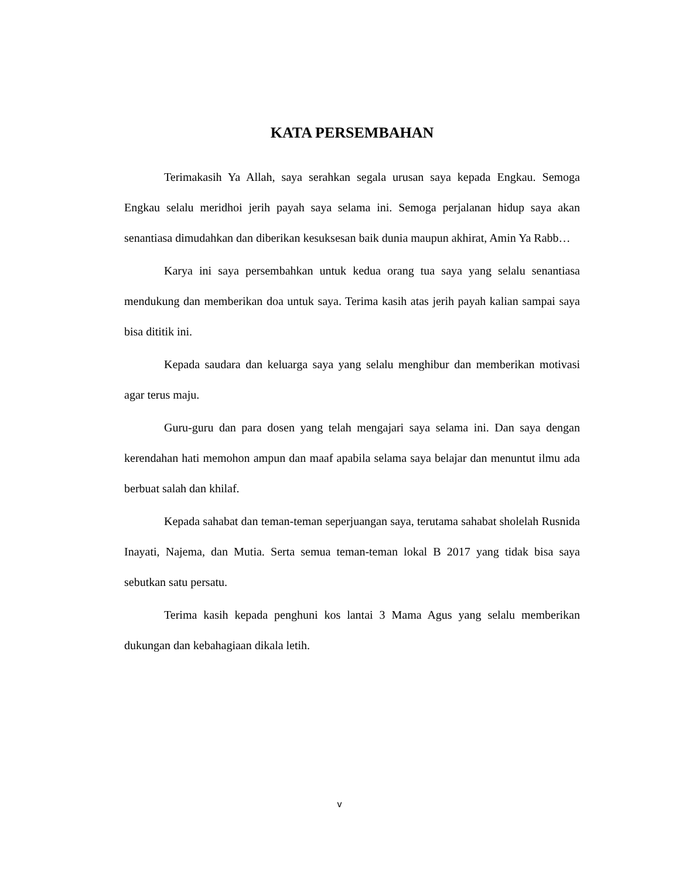KATA PERSEMBAHAN
Terimakasih Ya Allah, saya serahkan segala urusan saya kepada Engkau. Semoga Engkau selalu meridhoi jerih payah saya selama ini. Semoga perjalanan hidup saya akan senantiasa dimudahkan dan diberikan kesuksesan baik dunia maupun akhirat, Amin Ya Rabb…
Karya ini saya persembahkan untuk kedua orang tua saya yang selalu senantiasa mendukung dan memberikan doa untuk saya. Terima kasih atas jerih payah kalian sampai saya bisa dititik ini.
Kepada saudara dan keluarga saya yang selalu menghibur dan memberikan motivasi agar terus maju.
Guru-guru dan para dosen yang telah mengajari saya selama ini. Dan saya dengan kerendahan hati memohon ampun dan maaf apabila selama saya belajar dan menuntut ilmu ada berbuat salah dan khilaf.
Kepada sahabat dan teman-teman seperjuangan saya, terutama sahabat sholelah Rusnida Inayati, Najema, dan Mutia. Serta semua teman-teman lokal B 2017 yang tidak bisa saya sebutkan satu persatu.
Terima kasih kepada penghuni kos lantai 3 Mama Agus yang selalu memberikan dukungan dan kebahagiaan dikala letih.
v